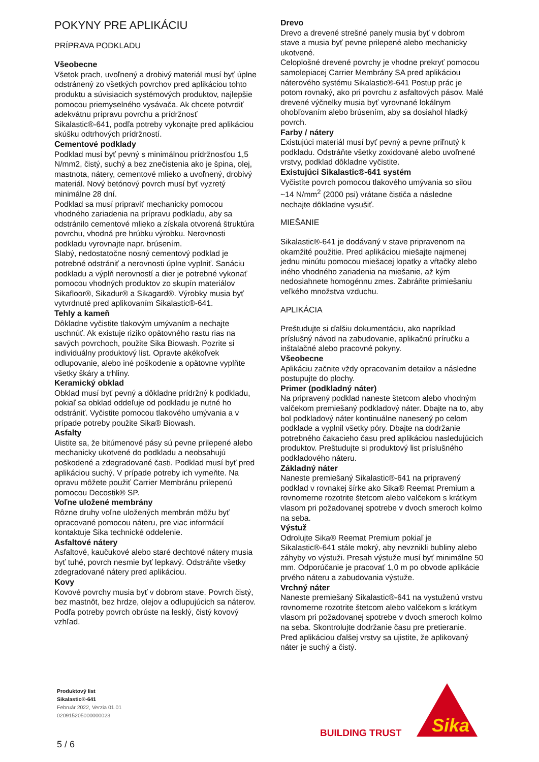POKYNY PRE APLIKÁCIU
PRÍPRAVA PODKLADU
Všeobecne
Všetok prach, uvoľnený a drobivý materiál musí byť úplne odstránený zo všetkých povrchov pred aplikáciou tohto produktu a súvisiacich systémových produktov, najlepšie pomocou priemyselného vysávača. Ak chcete potvrdiť adekvátnu prípravu povrchu a prídržnosť
Sikalastic®-641, podľa potreby vykonajte pred aplikáciou skúšku odtrhových prídržností.
Cementové podklady
Podklad musí byť pevný s minimálnou prídržnosťou 1,5 N/mm2, čistý, suchý a bez znečistenia ako je špina, olej, mastnota, nátery, cementové mlieko a uvoľnený, drobivý materiál. Nový betónový povrch musí byť vyzretý minimálne 28 dní.
Podklad sa musí pripraviť mechanicky pomocou vhodného zariadenia na prípravu podkladu, aby sa odstránilo cementové mlieko a získala otvorená štruktúra povrchu, vhodná pre hrúbku výrobku. Nerovnosti podkladu vyrovnajte napr. brúsením.
Slabý, nedostatočne nosný cementový podklad je potrebné odstrániť a nerovnosti úplne vyplniť. Sanáciu podkladu a výplň nerovností a dier je potrebné vykonať pomocou vhodných produktov zo skupín materiálov Sikafloor®, Sikadur® a Sikagard®. Výrobky musia byť vytvrdnuté pred aplikovaním Sikalastic®-641.
Tehly a kameň
Dôkladne vyčistite tlakovým umývaním a nechajte uschnúť. Ak existuje riziko opätovného rastu rias na savých povrchoch, použite Sika Biowash. Pozrite si individuálny produktový list. Opravte akékoľvek odlupovanie, alebo iné poškodenie a opätovne vyplňte všetky škáry a trhliny.
Keramický obklad
Obklad musí byť pevný a dôkladne prídržný k podkladu, pokiaľ sa obklad oddeľuje od podkladu je nutné ho odstrániť. Vyčistite pomocou tlakového umývania a v prípade potreby použite Sika® Biowash.
Asfalty
Uistite sa, že bitúmenové pásy sú pevne prilepené alebo mechanicky ukotvené do podkladu a neobsahujú poškodené a zdegradované časti. Podklad musí byť pred aplikáciou suchý. V prípade potreby ich vymeňte. Na opravu môžete použiť Carrier Membránu prilepenú pomocou Decostik® SP.
Voľne uložené membrány
Rôzne druhy voľne uložených membrán môžu byť opracované pomocou náteru, pre viac informácií kontaktuje Sika technické oddelenie.
Asfaltové nátery
Asfaltové, kaučukové alebo staré dechtové nátery musia byť tuhé, povrch nesmie byť lepkavý. Odstráňte všetky zdegradované nátery pred aplikáciou.
Kovy
Kovové povrchy musia byť v dobrom stave. Povrch čistý, bez mastnôt, bez hrdze, olejov a odlupujúcich sa náterov. Podľa potreby povrch obrúste na lesklý, čistý kovový vzhľad.
Drevo
Drevo a drevené strešné panely musia byť v dobrom stave a musia byť pevne prilepené alebo mechanicky ukotvené.
Celoplošné drevené povrchy je vhodne prekryť pomocou samolepiacej Carrier Membrány SA pred aplikáciou náterového systému Sikalastic®-641 Postup prác je potom rovnaký, ako pri povrchu z asfaltových pásov. Malé drevené výčnelky musia byť vyrovnané lokálnym ohobľovaním alebo brúsením, aby sa dosiahol hladký povrch.
Farby / nátery
Existujúci materiál musí byť pevný a pevne priľnutý k podkladu. Odstráňte všetky zoxidované alebo uvoľnené vrstvy, podklad dôkladne vyčistite.
Existujúci Sikalastic®-641 systém
Vyčistite povrch pomocou tlakového umývania so silou ~14 N/mm<sup>2</sup> (2000 psi) vrátane čističa a následne nechajte dôkladne vysušiť.
MIEŠANIE
Sikalastic®-641 je dodávaný v stave pripravenom na okamžité použitie. Pred aplikáciou miešajte najmenej jednu minútu pomocou miešacej lopatky a vŕtačky alebo iného vhodného zariadenia na miešanie, až kým nedosiahnete homogénnu zmes. Zabráňte primiešaniu veľkého množstva vzduchu.
APLIKÁCIA
Preštudujte si ďalšiu dokumentáciu, ako napríklad príslušný návod na zabudovanie, aplikačnú príručku a inštalačné alebo pracovné pokyny.
Všeobecne
Aplikáciu začnite vždy opracovaním detailov a následne postupujte do plochy.
Primer (podkladný náter)
Na pripravený podklad naneste štetcom alebo vhodným valčekom premiešaný podkladový náter. Dbajte na to, aby bol podkladový náter kontinuálne nanesený po celom podklade a vyplnil všetky póry. Dbajte na dodržanie potrebného čakacieho času pred aplikáciou nasledujúcich produktov. Preštudujte si produktový list príslušného podkladového náteru.
Základný náter
Naneste premiešaný Sikalastic®-641 na pripravený podklad v rovnakej šírke ako Sika® Reemat Premium a rovnomerne rozotrite štetcom alebo valčekom s krátkym vlasom pri požadovanej spotrebe v dvoch smeroch kolmo na seba.
Výstuž
Odrolujte Sika® Reemat Premium pokiaľ je Sikalastic®-641 stále mokrý, aby nevznikli bubliny alebo záhyby vo výstuži. Presah výstuže musí byť minimálne 50 mm. Odporúčanie je pracovať 1,0 m po obvode aplikácie prvého náteru a zabudovania výstuže.
Vrchný náter
Naneste premiešaný Sikalastic®-641 na vystuženú vrstvu rovnomerne rozotrite štetcom alebo valčekom s krátkym vlasom pri požadovanej spotrebe v dvoch smeroch kolmo na seba. Skontrolujte dodržanie času pre pretieranie.
Pred aplikáciou ďalšej vrstvy sa ujistite, že aplikovaný náter je suchý a čistý.
Produktový list
Sikalastic®-641
Február 2022, Verzia 01.01
020915205000000023
5 / 6
BUILDING TRUST
Sika